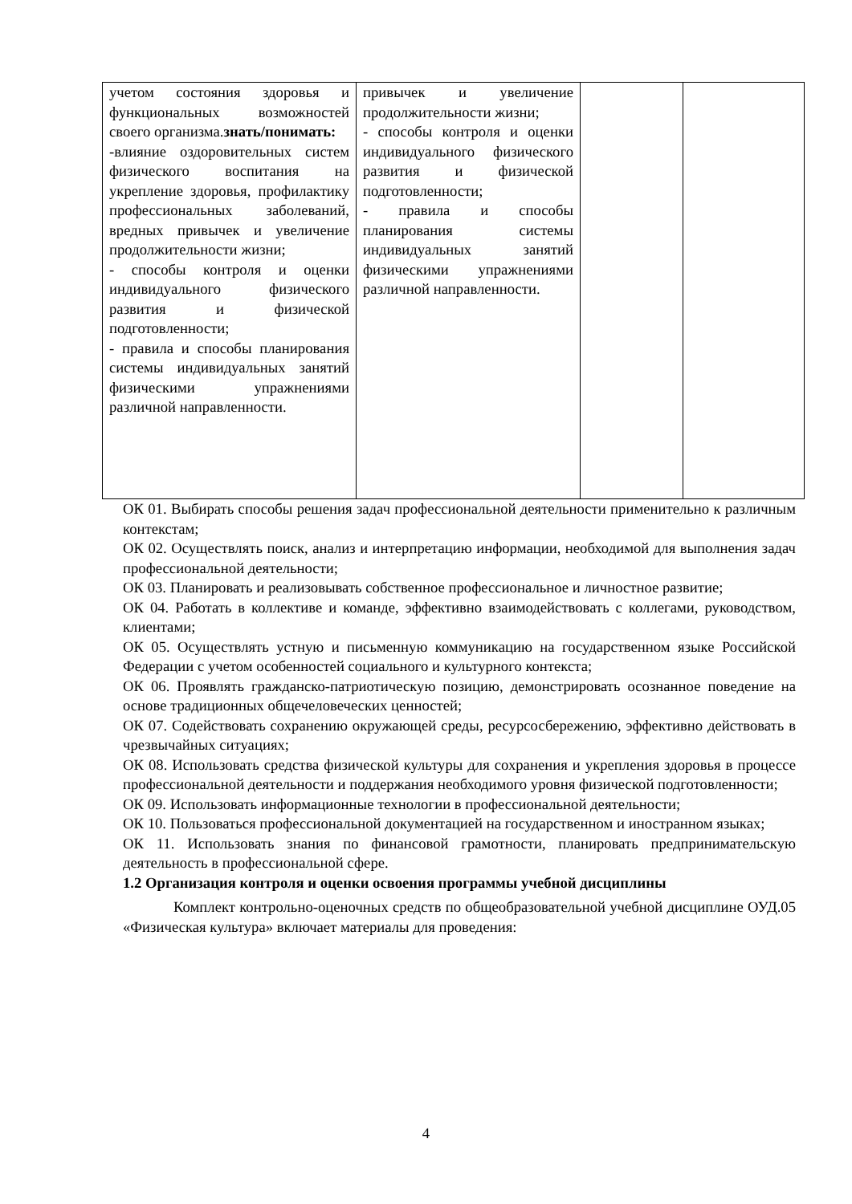| учетом состояния здоровья и функциональных возможностей своего организма. знать/понимать: -влияние оздоровительных систем физического воспитания на укрепление здоровья, профилактику профессиональных заболеваний, вредных привычек и увеличение продолжительности жизни; - способы контроля и оценки индивидуального физического развития и физической подготовленности; - правила и способы планирования системы индивидуальных занятий физическими упражнениями различной направленности. | привычек и увеличение продолжительности жизни; - способы контроля и оценки индивидуального физического развития и физической подготовленности; - правила и способы планирования системы индивидуальных занятий физическими упражнениями различной направленности. | | |
ОК 01. Выбирать способы решения задач профессиональной деятельности применительно к различным контекстам;
ОК 02. Осуществлять поиск, анализ и интерпретацию информации, необходимой для выполнения задач профессиональной деятельности;
ОК 03. Планировать и реализовывать собственное профессиональное и личностное развитие;
ОК 04. Работать в коллективе и команде, эффективно взаимодействовать с коллегами, руководством, клиентами;
ОК 05. Осуществлять устную и письменную коммуникацию на государственном языке Российской Федерации с учетом особенностей социального и культурного контекста;
ОК 06. Проявлять гражданско-патриотическую позицию, демонстрировать осознанное поведение на основе традиционных общечеловеческих ценностей;
ОК 07. Содействовать сохранению окружающей среды, ресурсосбережению, эффективно действовать в чрезвычайных ситуациях;
ОК 08. Использовать средства физической культуры для сохранения и укрепления здоровья в процессе профессиональной деятельности и поддержания необходимого уровня физической подготовленности;
ОК 09. Использовать информационные технологии в профессиональной деятельности;
ОК 10. Пользоваться профессиональной документацией на государственном и иностранном языках;
ОК 11. Использовать знания по финансовой грамотности, планировать предпринимательскую деятельность в профессиональной сфере.
1.2 Организация контроля и оценки освоения программы учебной дисциплины
Комплект контрольно-оценочных средств по общеобразовательной учебной дисциплине ОУД.05 «Физическая культура» включает материалы для проведения:
4